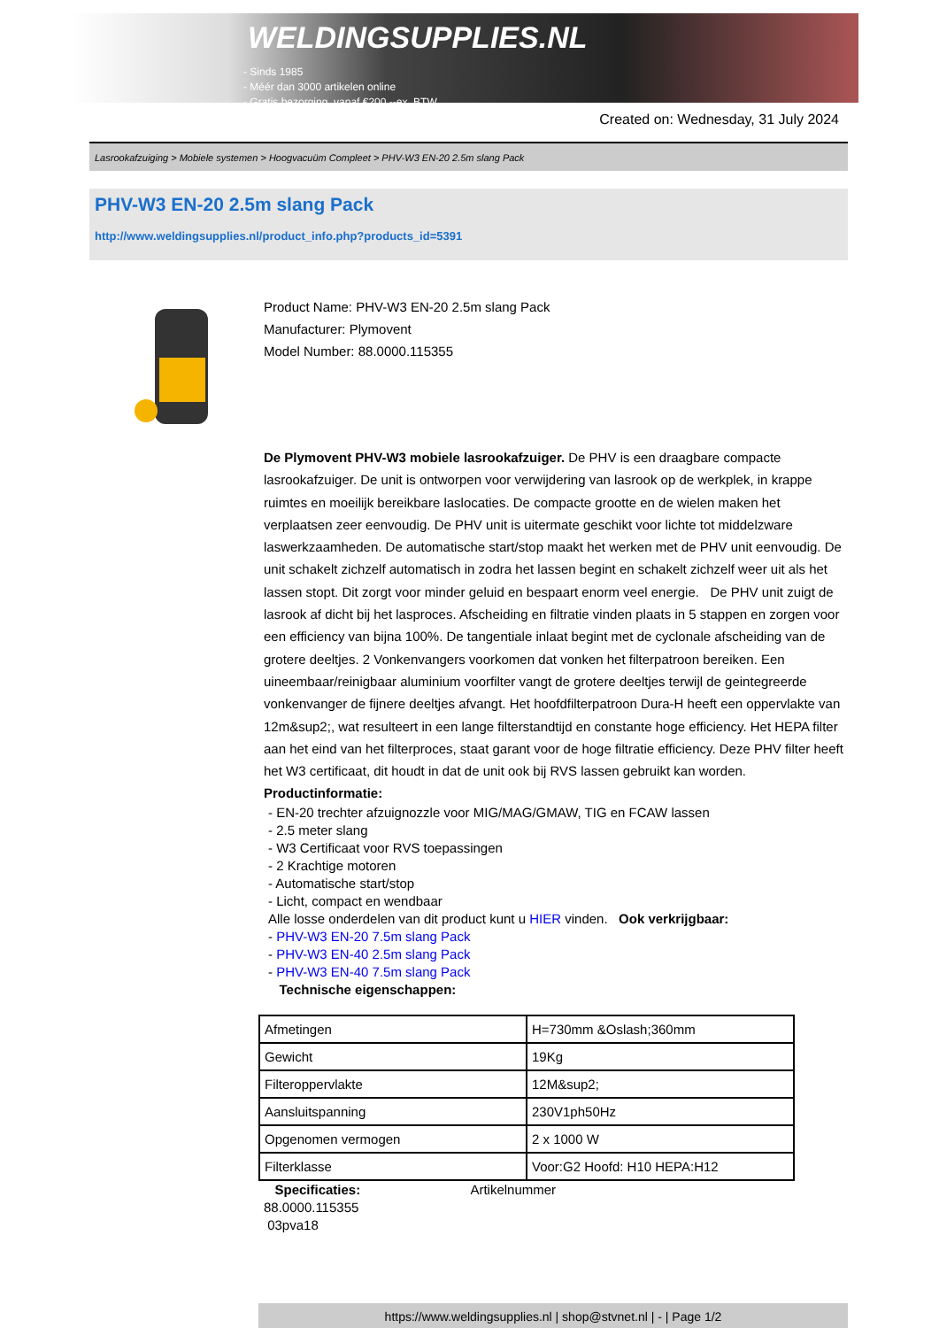WELDINGSUPPLIES.NL
- Sinds 1985
- Méér dan 3000 artikelen online
- Gratis bezorging, vanaf €200,--ex. BTW
Created on: Wednesday, 31 July 2024
Lasrookafzuiging > Mobiele systemen > Hoogvacuüm Compleet > PHV-W3 EN-20 2.5m slang Pack
PHV-W3 EN-20 2.5m slang Pack
http://www.weldingsupplies.nl/product_info.php?products_id=5391
Product Name: PHV-W3 EN-20 2.5m slang Pack
Manufacturer: Plymovent
Model Number: 88.0000.115355
De Plymovent PHV-W3 mobiele lasrookafzuiger. De PHV is een draagbare compacte lasrookafzuiger. De unit is ontworpen voor verwijdering van lasrook op de werkplek, in krappe ruimtes en moeilijk bereikbare laslocaties. De compacte grootte en de wielen maken het verplaatsen zeer eenvoudig. De PHV unit is uitermate geschikt voor lichte tot middelzware laswerkzaamheden. De automatische start/stop maakt het werken met de PHV unit eenvoudig. De unit schakelt zichzelf automatisch in zodra het lassen begint en schakelt zichzelf weer uit als het lassen stopt. Dit zorgt voor minder geluid en bespaart enorm veel energie. De PHV unit zuigt de lasrook af dicht bij het lasproces. Afscheiding en filtratie vinden plaats in 5 stappen en zorgen voor een efficiency van bijna 100%. De tangentiale inlaat begint met de cyclonale afscheiding van de grotere deeltjes. 2 Vonkenvangers voorkomen dat vonken het filterpatroon bereiken. Een uineembaar/reinigbaar aluminium voorfilter vangt de grotere deeltjes terwijl de geintegreerde vonkenvanger de fijnere deeltjes afvangt. Het hoofdfilterpatroon Dura-H heeft een oppervlakte van 12m&sup2;, wat resulteert in een lange filterstandtijd en constante hoge efficiency. Het HEPA filter aan het eind van het filterproces, staat garant voor de hoge filtratie efficiency. Deze PHV filter heeft het W3 certificaat, dit houdt in dat de unit ook bij RVS lassen gebruikt kan worden.
Productinformatie:
- EN-20 trechter afzuignozzle voor MIG/MAG/GMAW, TIG en FCAW lassen
- 2.5 meter slang
- W3 Certificaat voor RVS toepassingen
- 2 Krachtige motoren
- Automatische start/stop
- Licht, compact en wendbaar
Alle losse onderdelen van dit product kunt u HIER vinden. Ook verkrijgbaar:
- PHV-W3 EN-20 7.5m slang Pack
- PHV-W3 EN-40 2.5m slang Pack
- PHV-W3 EN-40 7.5m slang Pack
Technische eigenschappen:
| Afmetingen | H=730mm &Oslash;360mm |
| Gewicht | 19Kg |
| Filteroppervlakte | 12M&sup2; |
| Aansluitspanning | 230V1ph50Hz |
| Opgenomen vermogen | 2 x 1000 W |
| Filterklasse | Voor:G2 Hoofd: H10 HEPA:H12 |
Specificaties: Artikelnummer
88.0000.115355
03pva18
https://www.weldingsupplies.nl | shop@stvnet.nl | - | Page 1/2